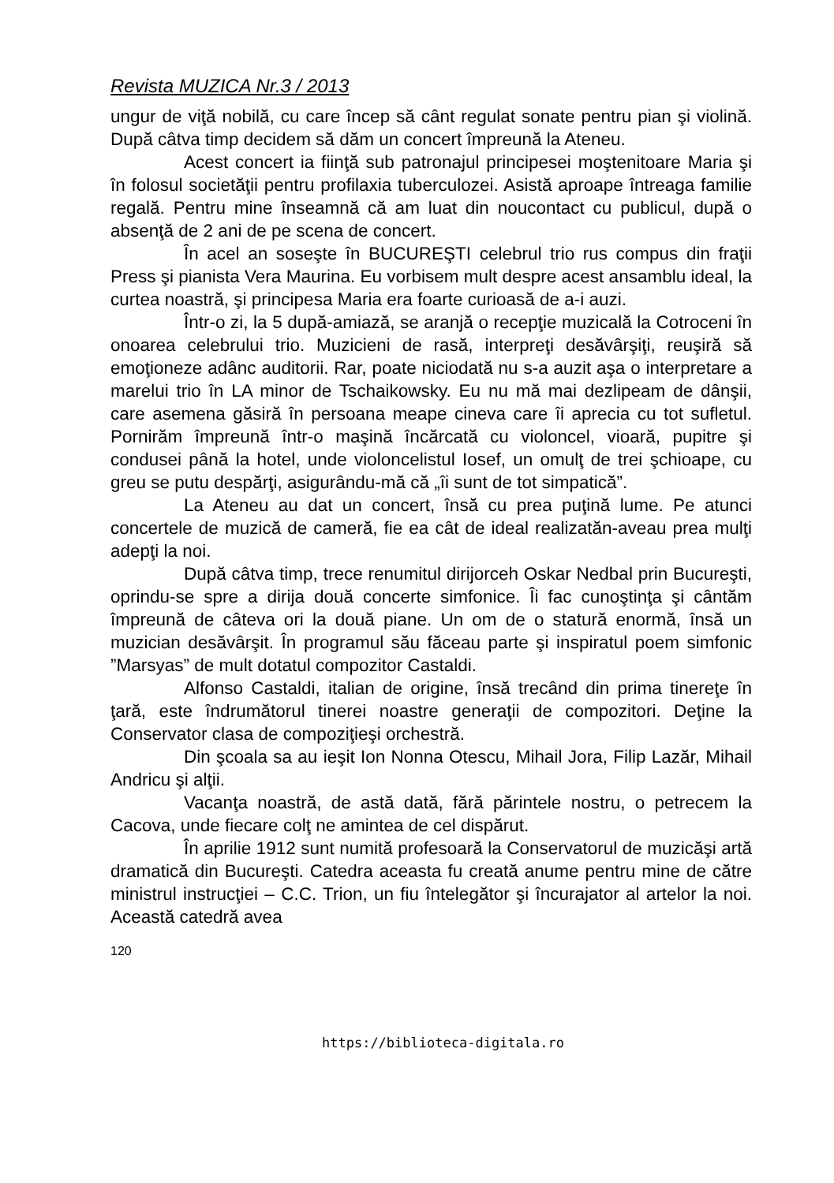Revista MUZICA Nr.3 / 2013
ungur de viţă nobilă, cu care încep să cânt regulat sonate pentru pian şi violină. După câtva timp decidem să dăm un concert împreună la Ateneu.
Acest concert ia fiinţă sub patronajul principesei moştenitoare Maria şi în folosul societăţii pentru profilaxia tuberculozei. Asistă aproape întreaga familie regală. Pentru mine înseamnă că am luat din noucontact cu publicul, după o absenţă de 2 ani de pe scena de concert.
În acel an soseşte în BUCUREŞTI celebrul trio rus compus din fraţii Press şi pianista Vera Maurina. Eu vorbisem mult despre acest ansamblu ideal, la curtea noastră, şi principesa Maria era foarte curioasă de a-i auzi.
Într-o zi, la 5 după-amiază, se aranjă o recepţie muzicală la Cotroceni în onoarea celebrului trio. Muzicieni de rasă, interpreţi desăvârşiţi, reuşiră să emoţioneze adânc auditorii. Rar, poate niciodată nu s-a auzit aşa o interpretare a marelui trio în LA minor de Tschaikowsky. Eu nu mă mai dezlipeam de dânşii, care asemena găsiră în persoana meape cineva care îi aprecia cu tot sufletul. Pornirăm împreună într-o maşină încărcată cu violoncel, vioară, pupitre şi condusei până la hotel, unde violoncelistul Iosef, un omulţ de trei şchioape, cu greu se putu despărţi, asigurându-mă că „îi sunt de tot simpatică”.
La Ateneu au dat un concert, însă cu prea puţină lume. Pe atunci concertele de muzică de cameră, fie ea cât de ideal realizatăn-aveau prea mulţi adepţi la noi.
După câtva timp, trece renumitul dirijorceh Oskar Nedbal prin Bucureşti, oprindu-se spre a dirija două concerte simfonice. Îi fac cunoştinţa şi cântăm împreună de câteva ori la două piane. Un om de o statură enormă, însă un muzician desăvârşit. În programul său făceau parte şi inspiratul poem simfonic ”Marsyas” de mult dotatul compozitor Castaldi.
Alfonso Castaldi, italian de origine, însă trecând din prima tinereţe în ţară, este îndrumătorul tinerei noastre generaţii de compozitori. Deţine la Conservator clasa de compoziţieşi orchestră.
Din şcoala sa au ieşit Ion Nonna Otescu, Mihail Jora, Filip Lazăr, Mihail Andricu şi alţii.
Vacanţa noastră, de astă dată, fără părintele nostru, o petrecem la Cacova, unde fiecare colţ ne amintea de cel dispărut.
În aprilie 1912 sunt numită profesoară la Conservatorul de muzicăşi artă dramatică din Bucureşti. Catedra aceasta fu creată anume pentru mine de către ministrul instrucţiei – C.C. Trion, un fiu întelegător şi încurajator al artelor la noi. Această catedră avea
120
https://biblioteca-digitala.ro